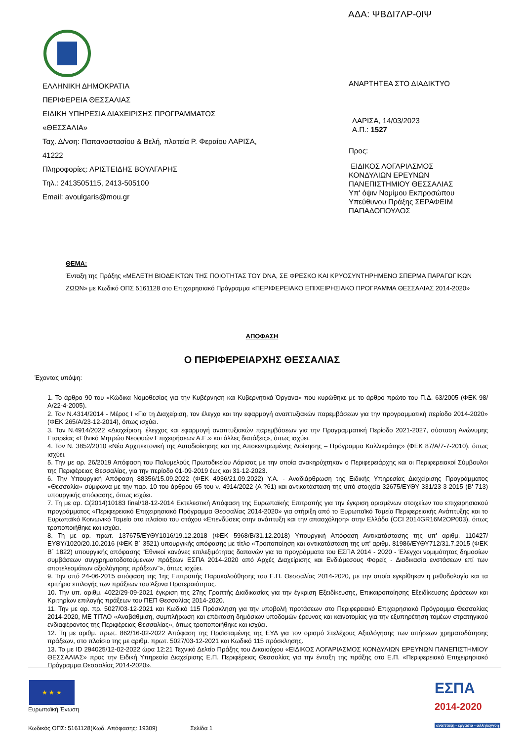ΑΔΑ: ΨΒΔΙ7ΛΡ-0ΙΨ
ΕΛΛΗΝΙΚΗ ΔΗΜΟΚΡΑΤΙΑ
ΠΕΡΙΦΕΡΕΙΑ ΘΕΣΣΑΛΙΑΣ
ΕΙΔΙΚΗ ΥΠΗΡΕΣΙΑ ΔΙΑΧΕΙΡΙΣΗΣ ΠΡΟΓΡΑΜΜΑΤΟΣ
«ΘΕΣΣΑΛΙΑ»
Ταχ. Δ/νση: Παπαναστασίου & Βελή, πλατεία Ρ. Φεραίου ΛΑΡΙΣΑ,
41222
Πληροφορίες: ΑΡΙΣΤΕΙΔΗΣ ΒΟΥΛΓΑΡΗΣ
Τηλ.: 2413505115, 2413-505100
Email: avoulgaris@mou.gr
ΑΝΑΡΤΗΤΕΑ ΣΤΟ ΔΙΑΔΙΚΤΥΟ
ΛΑΡΙΣΑ, 14/03/2023
Α.Π.: 1527
Προς:
ΕΙΔΙΚΟΣ ΛΟΓΑΡΙΑΣΜΟΣ
ΚΟΝΔΥΛΙΩΝ ΕΡΕΥΝΩΝ
ΠΑΝΕΠΙΣΤΗΜΙΟΥ ΘΕΣΣΑΛΙΑΣ
Υπ' όψιν Νομίμου Εκπροσώπου
Υπεύθυνου Πράξης ΣΕΡΑΦΕΙΜ
ΠΑΠΑΔΟΠΟΥΛΟΣ
ΘΕΜΑ:
Ένταξη της Πράξης «ΜΕΛΕΤΗ ΒΙΟΔΕΙΚΤΩΝ ΤΗΣ ΠΟΙΟΤΗΤΑΣ ΤΟΥ DNA, ΣΕ ΦΡΕΣΚΟ ΚΑΙ ΚΡΥΟΣΥΝΤΗΡΗΜΕΝΟ ΣΠΕΡΜΑ ΠΑΡΑΓΩΓΙΚΩΝ ΖΩΩΝ» με Κωδικό ΟΠΣ 5161128 στο Επιχειρησιακό Πρόγραμμα «ΠΕΡΙΦΕΡΕΙΑΚΟ ΕΠΙΧΕΙΡΗΣΙΑΚΟ ΠΡΟΓΡΑΜΜΑ ΘΕΣΣΑΛΙΑΣ 2014-2020»
ΑΠΟΦΑΣΗ
Ο ΠΕΡΙΦΕΡΕΙΑΡΧΗΣ ΘΕΣΣΑΛΙΑΣ
Έχοντας υπόψη:
1. Το άρθρο 90 του «Κώδικα Νομοθεσίας για την Κυβέρνηση και Κυβερνητικά Όργανα» που κυρώθηκε με το άρθρο πρώτο του Π.Δ. 63/2005 (ΦΕΚ 98/Α/22-4-2005).
2. Τον Ν.4314/2014 - Μέρος Ι «Για τη Διαχείριση, τον έλεγχο και την εφαρμογή αναπτυξιακών παρεμβάσεων για την προγραμματική περίοδο 2014-2020» (ΦΕΚ 265/Α/23-12-2014), όπως ισχύει.
3. Τον Ν.4914/2022 «Διαχείριση, έλεγχος και εφαρμογή αναπτυξιακών παρεμβάσεων για την Προγραμματική Περίοδο 2021-2027, σύσταση Ανώνυμης Εταιρείας «Εθνικό Μητρώο Νεοφυών Επιχειρήσεων Α.Ε.» και άλλες διατάξεις», όπως ισχύει.
4. Τον Ν. 3852/2010 «Νέα Αρχιτεκτονική της Αυτοδιοίκησης και της Αποκεντρωμένης Διοίκησης – Πρόγραμμα Καλλικράτης» (ΦΕΚ 87/Α/7-7-2010), όπως ισχύει.
5. Την με αρ. 26/2019 Απόφαση του Πολυμελούς Πρωτοδικείου Λάρισας με την οποία ανακηρύχτηκαν ο Περιφερειάρχης και οι Περιφερειακοί Σύμβουλοι της Περιφέρειας Θεσσαλίας, για την περίοδο 01-09-2019 έως και 31-12-2023.
6. Την Υπουργική Απόφαση 88356/15.09.2022 (ΦΕΚ 4936/21.09.2022) Υ.Α. - Αναδιάρθρωση της Ειδικής Υπηρεσίας Διαχείρισης Προγράμματος «Θεσσαλία» σύμφωνα με την παρ. 10 του άρθρου 65 του ν. 4914/2022 (Α ?61) και αντικατάσταση της υπό στοιχεία 32675/ΕΥΘΥ 331/23-3-2015 (Β' 713) υπουργικής απόφασης, όπως ισχύει.
7. Τη με αρ. C(2014)10183 final/18-12-2014 Εκτελεστική Απόφαση της Ευρωπαϊκής Επιτροπής για την έγκριση ορισμένων στοιχείων του επιχειρησιακού προγράμματος «Περιφερειακό Επιχειρησιακό Πρόγραμμα Θεσσαλίας 2014-2020» για στήριξη από το Ευρωπαϊκό Ταμείο Περιφερειακής Ανάπτυξης και το Ευρωπαϊκό Κοινωνικό Ταμείο στο πλαίσιο του στόχου «Επενδύσεις στην ανάπτυξη και την απασχόληση» στην Ελλάδα (CCI 2014GR16M2OP003), όπως τροποποιήθηκε και ισχύει.
8. Τη με αρ. πρωτ. 137675/ΕΥΘΥ1016/19.12.2018 (ΦΕΚ 5968/Β/31.12.2018) Υπουργική Απόφαση Αντικατάστασης της υπ' αριθμ. 110427/ΕΥΘΥ/1020/20.10.2016 (ΦΕΚ Β΄ 3521) υπουργικής απόφασης με τίτλο «Τροποποίηση και αντικατάσταση της υπ' αριθμ. 81986/ΕΥΘΥ712/31.7.2015 (ΦΕΚ Β΄ 1822) υπουργικής απόφασης "Εθνικοί κανόνες επιλεξιμότητας δαπανών για τα προγράμματα του ΕΣΠΑ 2014 - 2020 - Έλεγχοι νομιμότητας δημοσίων συμβάσεων συγχρηματοδοτούμενων πράξεων ΕΣΠΑ 2014-2020 από Αρχές Διαχείρισης και Ενδιάμεσους Φορείς - Διαδικασία ενστάσεων επί των αποτελεσμάτων αξιολόγησης πράξεων"», όπως ισχύει.
9. Την από 24-06-2015 απόφαση της 1ης Επιτροπής Παρακολούθησης του Ε.Π. Θεσσαλίας 2014-2020, με την οποία εγκρίθηκαν η μεθοδολογία και τα κριτήρια επιλογής των πράξεων του Άξονα Προτεραιότητας.
10. Την υπ. αριθμ. 4022/29-09-2021 έγκριση της 27ης Γραπτής Διαδικασίας για την έγκριση Εξειδίκευσης, Επικαιροποίησης Εξειδίκευσης Δράσεων και Κριτηρίων επιλογής πράξεων του ΠΕΠ Θεσσαλίας 2014-2020.
11. Την με αρ. πρ. 5027/03-12-2021 και Κωδικό 115 Πρόσκληση για την υποβολή προτάσεων στο Περιφερειακό Επιχειρησιακό Πρόγραμμα Θεσσαλίας 2014-2020, ΜΕ ΤΙΤΛΟ «Αναβάθμιση, συμπλήρωση και επέκταση δημόσιων υποδομών έρευνας και καινοτομίας για την εξυπηρέτηση τομέων στρατηγικού ενδιαφέροντος της Περιφέρειας Θεσσαλίας», όπως τροποποιήθηκε και ισχύει.
12. Τη με αριθμ. πρωτ. 862/16-02-2022 Απόφαση της Προϊσταμένης της ΕΥΔ για τον ορισμό Στελέχους Αξιολόγησης των αιτήσεων χρηματοδότησης πράξεων, στο πλαίσιο της με αριθμ. πρωτ. 5027/03-12-2021 και Κωδικό 115 πρόσκλησης.
13. Το με ID 294025/12-02-2022 ώρα 12:21 Τεχνικό Δελτίο Πράξης του Δικαιούχου «ΕΙΔΙΚΟΣ ΛΟΓΑΡΙΑΣΜΟΣ ΚΟΝΔΥΛΙΩΝ ΕΡΕΥΝΩΝ ΠΑΝΕΠΙΣΤΗΜΙΟΥ ΘΕΣΣΑΛΙΑΣ» προς την Ειδική Υπηρεσία Διαχείρισης Ε.Π. Περιφέρειας Θεσσαλίας για την ένταξη της πράξης στο Ε.Π. «Περιφερειακό Επιχειρησιακό Πρόγραμμα Θεσσαλίας 2014-2020».
★ ★ ★
Ευρωπαϊκή Ένωση
ΕΣΠΑ
2014-2020
ανάπτυξη - εργασία - αλληλεγγύη
Κωδικός ΟΠΣ: 5161128(Κωδ. Απόφασης: 19309) Σελίδα 1